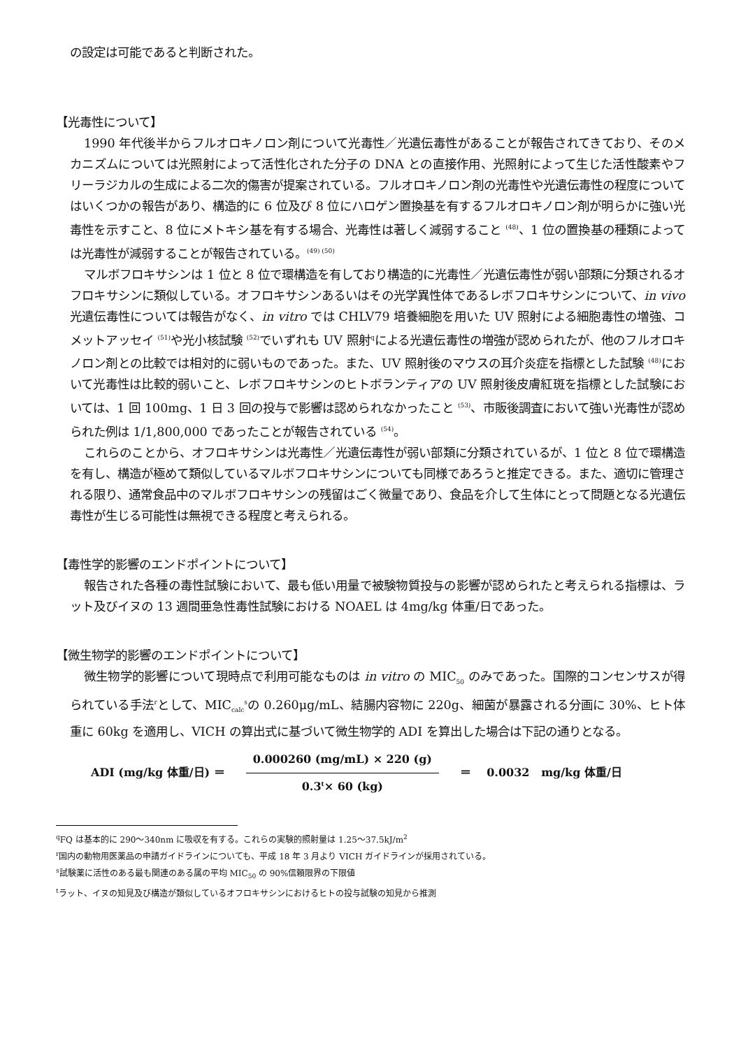の設定は可能であると判断された。
【光毒性について】
1990 年代後半からフルオロキノロン剤について光毒性／光遺伝毒性があることが報告されてきており、そのメカニズムについては光照射によって活性化された分子の DNA との直接作用、光照射によって生じた活性酸素やフリーラジカルの生成による二次的傷害が提案されている。フルオロキノロン剤の光毒性や光遺伝毒性の程度についてはいくつかの報告があり、構造的に 6 位及び 8 位にハロゲン置換基を有するフルオロキノロン剤が明らかに強い光毒性を示すこと、8 位にメトキシ基を有する場合、光毒性は著しく減弱すること <sup>(48)</sup>、1 位の置換基の種類によっては光毒性が減弱することが報告されている。<sup>(49) (50)</sup>
マルボフロキサシンは 1 位と 8 位で環構造を有しており構造的に光毒性／光遺伝毒性が弱い部類に分類されるオフロキサシンに類似している。オフロキサシンあるいはその光学異性体であるレボフロキサシンについて、in vivo 光遺伝毒性については報告がなく、in vitro では CHLV79 培養細胞を用いた UV 照射による細胞毒性の増強、コメットアッセイ <sup>(51)</sup>や光小核試験 <sup>(52)</sup>でいずれも UV 照射<sup>q</sup>による光遺伝毒性の増強が認められたが、他のフルオロキノロン剤との比較では相対的に弱いものであった。また、UV 照射後のマウスの耳介炎症を指標とした試験 <sup>(48)</sup>において光毒性は比較的弱いこと、レボフロキサシンのヒトボランティアの UV 照射後皮膚紅斑を指標とした試験においては、1 回 100mg、1 日 3 回の投与で影響は認められなかったこと <sup>(53)</sup>、市販後調査において強い光毒性が認められた例は 1/1,800,000 であったことが報告されている <sup>(54)</sup>。
これらのことから、オフロキサシンは光毒性／光遺伝毒性が弱い部類に分類されているが、1 位と 8 位で環構造を有し、構造が極めて類似しているマルボフロキサシンについても同様であろうと推定できる。また、適切に管理される限り、通常食品中のマルボフロキサシンの残留はごく微量であり、食品を介して生体にとって問題となる光遺伝毒性が生じる可能性は無視できる程度と考えられる。
【毒性学的影響のエンドポイントについて】
報告された各種の毒性試験において、最も低い用量で被験物質投与の影響が認められたと考えられる指標は、ラット及びイヌの 13 週間亜急性毒性試験における NOAEL は 4mg/kg 体重/日であった。
【微生物学的影響のエンドポイントについて】
微生物学的影響について現時点で利用可能なものは in vitro の MIC<sub>50</sub> のみであった。国際的コンセンサスが得られている手法<sup>r</sup>として、MIC<sub>calc</sub><sup>s</sup>の 0.260μg/mL、結腸内容物に 220g、細菌が暴露される分画に 30%、ヒト体重に 60kg を適用し、VICH の算出式に基づいて微生物学的 ADI を算出した場合は下記の通りとなる。
ADI (mg/kg 体重/日) ＝ 0.000260 (mg/mL) × 220 (g) 0.3<sup>t</sup>× 60 (kg) ＝ 0.0032 mg/kg 体重/日
<sup>q</sup> FQ は基本的に 290～340nm に吸収を有する。これらの実験的照射量は 1.25～37.5kJ/m<sup>2</sup>
<sup>r</sup> 国内の動物用医薬品の申請ガイドラインについても、平成 18 年 3 月より VICH ガイドラインが採用されている。
<sup>s</sup> 試験薬に活性のある最も関連のある属の平均 MIC<sub>50</sub> の 90%信頼限界の下限値
<sup>t</sup> ラット、イヌの知見及び構造が類似しているオフロキサシンにおけるヒトの投与試験の知見から推測